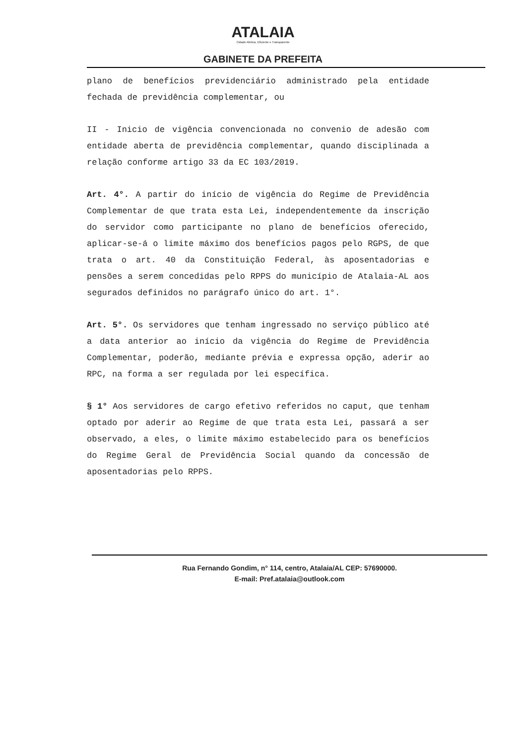ATALAIA
Cidade Afetiva, Eficiente e Transparente
GABINETE DA PREFEITA
plano de benefícios previdenciário administrado pela entidade fechada de previdência complementar, ou
II - Inicio de vigência convencionada no convenio de adesão com entidade aberta de previdência complementar, quando disciplinada a relação conforme artigo 33 da EC 103/2019.
Art. 4°. A partir do início de vigência do Regime de Previdência Complementar de que trata esta Lei, independentemente da inscrição do servidor como participante no plano de benefícios oferecido, aplicar-se-á o limite máximo dos benefícios pagos pelo RGPS, de que trata o art. 40 da Constituição Federal, às aposentadorias e pensões a serem concedidas pelo RPPS do município de Atalaia-AL aos segurados definidos no parágrafo único do art. 1°.
Art. 5°. Os servidores que tenham ingressado no serviço público até a data anterior ao início da vigência do Regime de Previdência Complementar, poderão, mediante prévia e expressa opção, aderir ao RPC, na forma a ser regulada por lei específica.
§ 1° Aos servidores de cargo efetivo referidos no caput, que tenham optado por aderir ao Regime de que trata esta Lei, passará a ser observado, a eles, o limite máximo estabelecido para os benefícios do Regime Geral de Previdência Social quando da concessão de aposentadorias pelo RPPS.
Rua Fernando Gondim, n° 114, centro, Atalaia/AL CEP: 57690000.
E-mail: Pref.atalaia@outlook.com